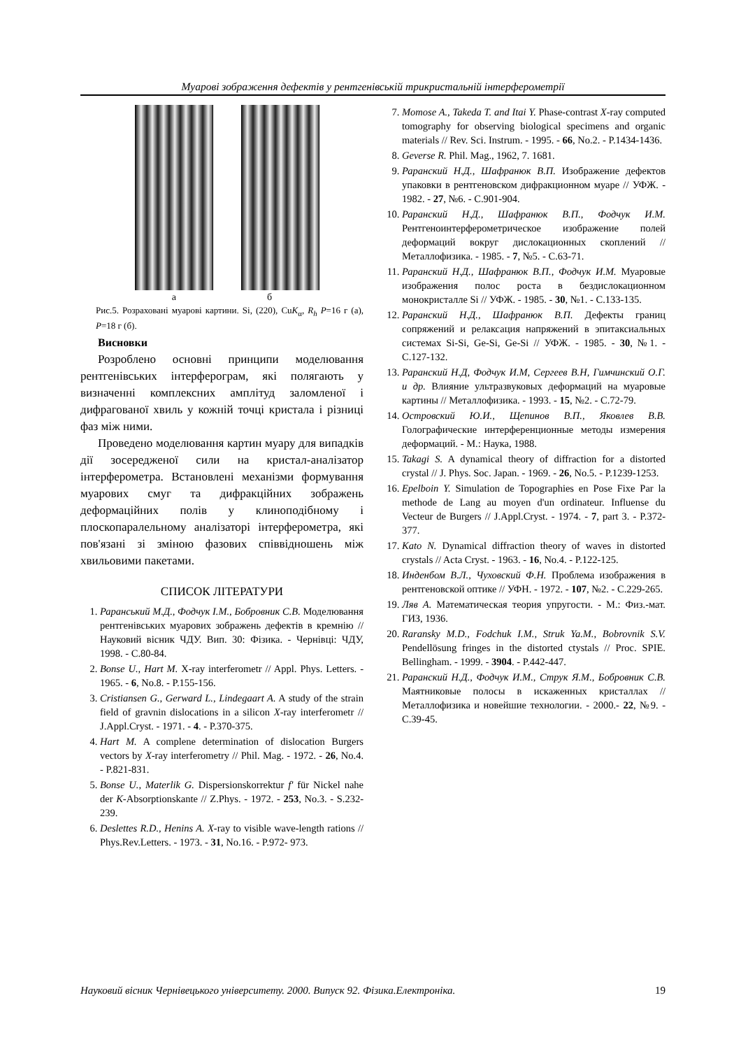Муарові зображення дефектів у рентгенівській трикристальній інтерферометрії
а б
Рис.5. Розраховані муарові картини. Si, (220), CuK<sub>α</sub>, R<sub>h</sub> P=16 г (а), P=18 г (б).
Висновки
Розроблено основні принципи моделювання рентгенівських інтерферограм, які полягають у визначенні комплексних амплітуд заломленої і дифрагованої хвиль у кожній точці кристала і різниці фаз між ними.
Проведено моделювання картин муару для випадків дії зосередженої сили на кристал-аналізатор інтерферометра. Встановлені механізми формування муарових смуг та дифракційних зображень деформаційних полів у клиноподібному і плоскопаралельному аналізаторі інтерферометра, які пов'язані зі зміною фазових співвідношень між хвильовими пакетами.
СПИСОК ЛІТЕРАТУРИ
1. Раранський М.Д., Фодчук І.М., Бобровник С.В. Моделювання рентгенівських муарових зображень дефектів в кремнію // Науковий вісник ЧДУ. Вип. 30: Фізика. - Чернівці: ЧДУ, 1998. - С.80-84.
2. Bonse U., Hart M. X-ray interferometr // Appl. Phys. Letters. - 1965. - 6, No.8. - P.155-156.
3. Cristiansen G., Gerward L., Lindegaart A. A study of the strain field of gravnin dislocations in a silicon X-ray interferometr // J.Appl.Cryst. - 1971. - 4. - P.370-375.
4. Hart M. A complene determination of dislocation Burgers vectors by X-ray interferometry // Phil. Mag. - 1972. - 26, No.4. - P.821-831.
5. Bonse U., Materlik G. Dispersionskorrektur f' für Nickel nahe der K-Absorptionskante // Z.Phys. - 1972. - 253, No.3. - S.232-239.
6. Deslettes R.D., Henins A. X-ray to visible wave-length rations // Phys.Rev.Letters. - 1973. - 31, No.16. - P.972- 973.
7. Momose A., Takeda T. and Itai Y. Phase-contrast X-ray computed tomography for observing biological specimens and organic materials // Rev. Sci. Instrum. - 1995. - 66, No.2. - P.1434-1436.
8. Geverse R. Phil. Mag., 1962, 7. 1681.
9. Раранский Н.Д., Шафранюк В.П. Изображение дефектов упаковки в рентгеновском дифракционном муаре // УФЖ. - 1982. - 27, №6. - С.901-904.
10. Раранский Н.Д., Шафранюк В.П., Фодчук И.М. Рентгеноинтерферометрическое изображение полей деформаций вокруг дислокационных скоплений // Металлофизика. - 1985. - 7, №5. - С.63-71.
11. Раранский Н.Д., Шафранюк В.П., Фодчук И.М. Муаровые изображения полос роста в бездислокационном монокристалле Si // УФЖ. - 1985. - 30, №1. - С.133-135.
12. Раранский Н.Д., Шафранюк В.П. Дефекты границ сопряжений и релаксация напряжений в эпитаксиальных системах Si-Si, Ge-Si, Ge-Si // УФЖ. - 1985. - 30, №1. - С.127-132.
13. Раранский Н.Д, Фодчук И.М, Сергеев В.Н, Гимчинский О.Г. и др. Влияние ультразвуковых деформаций на муаровые картины // Металлофизика. - 1993. - 15, №2. - С.72-79.
14. Островский Ю.И., Щепинов В.П., Яковлев В.В. Голографические интерференционные методы измерения деформаций. - М.: Наука, 1988.
15. Takagi S. A dynamical theory of diffraction for a distorted crystal // J. Phys. Soc. Japan. - 1969. - 26, No.5. - P.1239-1253.
16. Epelboin Y. Simulation de Topographies en Pose Fixe Par la methode de Lang au moyen d'un ordinateur. Influense du Vecteur de Burgers // J.Appl.Cryst. - 1974. - 7, part 3. - P.372-377.
17. Kato N. Dynamical diffraction theory of waves in distorted crystals // Acta Cryst. - 1963. - 16, No.4. - P.122-125.
18. Инденбом В.Л., Чуховский Ф.Н. Проблема изображения в рентгеновской оптике // УФН. - 1972. - 107, №2. - С.229-265.
19. Ляв А. Математическая теория упругости. - М.: Физ.-мат. ГИЗ, 1936.
20. Raransky M.D., Fodchuk I.M., Struk Ya.M., Bobrovnik S.V. Pendellösung fringes in the distorted ctystals // Proc. SPIE. Bellingham. - 1999. - 3904. - P.442-447.
21. Раранский Н.Д., Фодчук И.М., Струк Я.М., Бобровник С.В. Маятниковые полосы в искаженных кристаллах // Металлофизика и новейшие технологии. - 2000.- 22, №9. - С.39-45.
Науковий вісник Чернівецького університету. 2000. Випуск 92. Фізика.Електроніка. 19